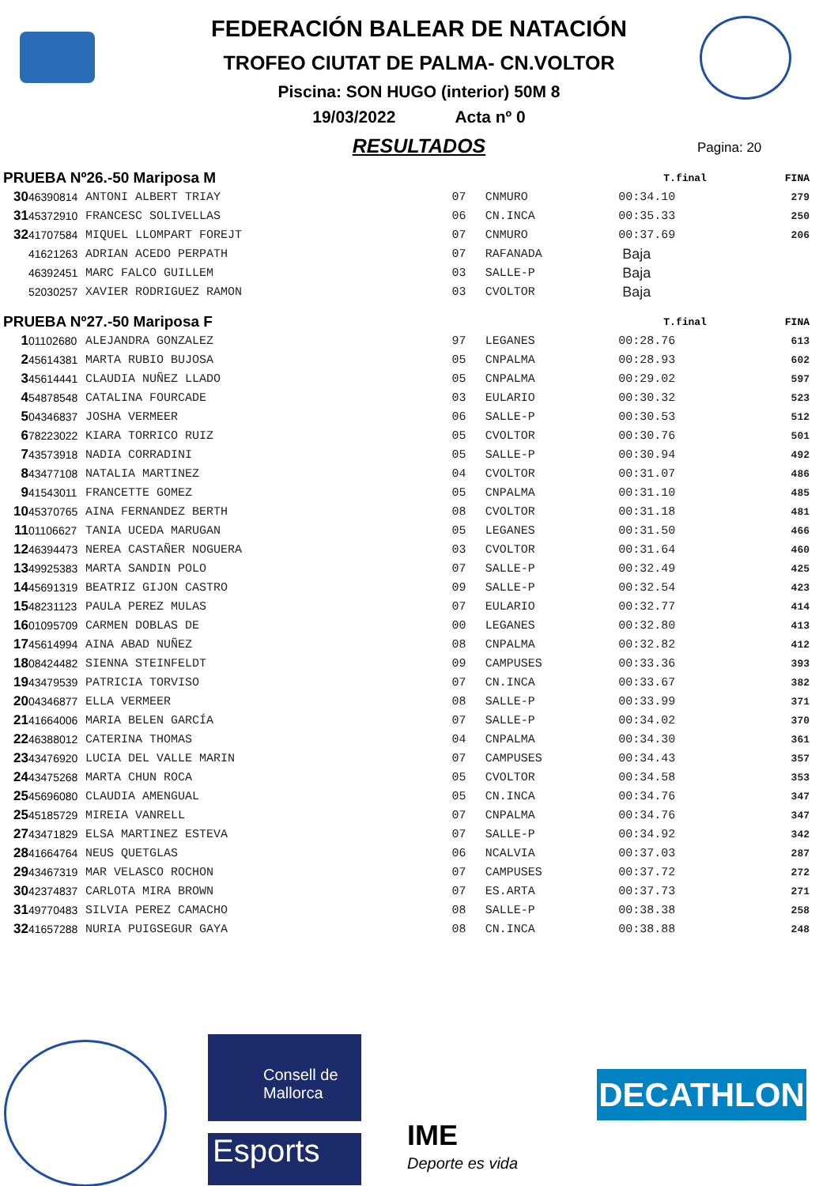FEDERACIÓN BALEAR DE NATACIÓN
TROFEO CIUTAT DE PALMA- CN.VOLTOR
Piscina: SON HUGO (interior) 50M 8
19/03/2022 Acta nº 0
RESULTADOS
Pagina: 20
| PRUEBA Nº26.-50 Mariposa M | | | | | T.final | FINA |
| --- | --- | --- | --- | --- | --- | --- |
| 30 | 46390814 | ANTONI ALBERT TRIAY | 07 | CNMURO | 00:34.10 | 279 |
| 31 | 45372910 | FRANCESC SOLIVELLAS | 06 | CN.INCA | 00:35.33 | 250 |
| 32 | 41707584 | MIQUEL LLOMPART FOREJT | 07 | CNMURO | 00:37.69 | 206 |
| | 41621263 | ADRIAN ACEDO PERPATH | 07 | RAFANADA | Baja | |
| | 46392451 | MARC FALCO GUILLEM | 03 | SALLE-P | Baja | |
| | 52030257 | XAVIER RODRIGUEZ RAMON | 03 | CVOLTOR | Baja | |
| PRUEBA Nº27.-50 Mariposa F | | | | | T.final | FINA |
| 1 | 01102680 | ALEJANDRA GONZALEZ | 97 | LEGANES | 00:28.76 | 613 |
| 2 | 45614381 | MARTA RUBIO BUJOSA | 05 | CNPALMA | 00:28.93 | 602 |
| 3 | 45614441 | CLAUDIA NUÑEZ LLADO | 05 | CNPALMA | 00:29.02 | 597 |
| 4 | 54878548 | CATALINA FOURCADE | 03 | EULARIO | 00:30.32 | 523 |
| 5 | 04346837 | JOSHA VERMEER | 06 | SALLE-P | 00:30.53 | 512 |
| 6 | 78223022 | KIARA TORRICO RUIZ | 05 | CVOLTOR | 00:30.76 | 501 |
| 7 | 43573918 | NADIA CORRADINI | 05 | SALLE-P | 00:30.94 | 492 |
| 8 | 43477108 | NATALIA MARTINEZ | 04 | CVOLTOR | 00:31.07 | 486 |
| 9 | 41543011 | FRANCETTE GOMEZ | 05 | CNPALMA | 00:31.10 | 485 |
| 10 | 45370765 | AINA FERNANDEZ BERTH | 08 | CVOLTOR | 00:31.18 | 481 |
| 11 | 01106627 | TANIA UCEDA MARUGAN | 05 | LEGANES | 00:31.50 | 466 |
| 12 | 46394473 | NEREA CASTAÑER NOGUERA | 03 | CVOLTOR | 00:31.64 | 460 |
| 13 | 49925383 | MARTA SANDIN POLO | 07 | SALLE-P | 00:32.49 | 425 |
| 14 | 45691319 | BEATRIZ GIJON CASTRO | 09 | SALLE-P | 00:32.54 | 423 |
| 15 | 48231123 | PAULA PEREZ MULAS | 07 | EULARIO | 00:32.77 | 414 |
| 16 | 01095709 | CARMEN DOBLAS DE | 00 | LEGANES | 00:32.80 | 413 |
| 17 | 45614994 | AINA ABAD NUÑEZ | 08 | CNPALMA | 00:32.82 | 412 |
| 18 | 08424482 | SIENNA STEINFELDT | 09 | CAMPUSES | 00:33.36 | 393 |
| 19 | 43479539 | PATRICIA TORVISO | 07 | CN.INCA | 00:33.67 | 382 |
| 20 | 04346877 | ELLA VERMEER | 08 | SALLE-P | 00:33.99 | 371 |
| 21 | 41664006 | MARIA BELEN GARCÍA | 07 | SALLE-P | 00:34.02 | 370 |
| 22 | 46388012 | CATERINA THOMAS | 04 | CNPALMA | 00:34.30 | 361 |
| 23 | 43476920 | LUCIA DEL VALLE MARIN | 07 | CAMPUSES | 00:34.43 | 357 |
| 24 | 43475268 | MARTA CHUN ROCA | 05 | CVOLTOR | 00:34.58 | 353 |
| 25 | 45696080 | CLAUDIA AMENGUAL | 05 | CN.INCA | 00:34.76 | 347 |
| 25 | 45185729 | MIREIA VANRELL | 07 | CNPALMA | 00:34.76 | 347 |
| 27 | 43471829 | ELSA MARTINEZ ESTEVA | 07 | SALLE-P | 00:34.92 | 342 |
| 28 | 41664764 | NEUS QUETGLAS | 06 | NCALVIA | 00:37.03 | 287 |
| 29 | 43467319 | MAR VELASCO ROCHON | 07 | CAMPUSES | 00:37.72 | 272 |
| 30 | 42374837 | CARLOTA MIRA BROWN | 07 | ES.ARTA | 00:37.73 | 271 |
| 31 | 49770483 | SILVIA PEREZ CAMACHO | 08 | SALLE-P | 00:38.38 | 258 |
| 32 | 41657288 | NURIA PUIGSEGUR GAYA | 08 | CN.INCA | 00:38.88 | 248 |
Consell de Mallorca
Esports IME
Deporte es vida
DECATHLON